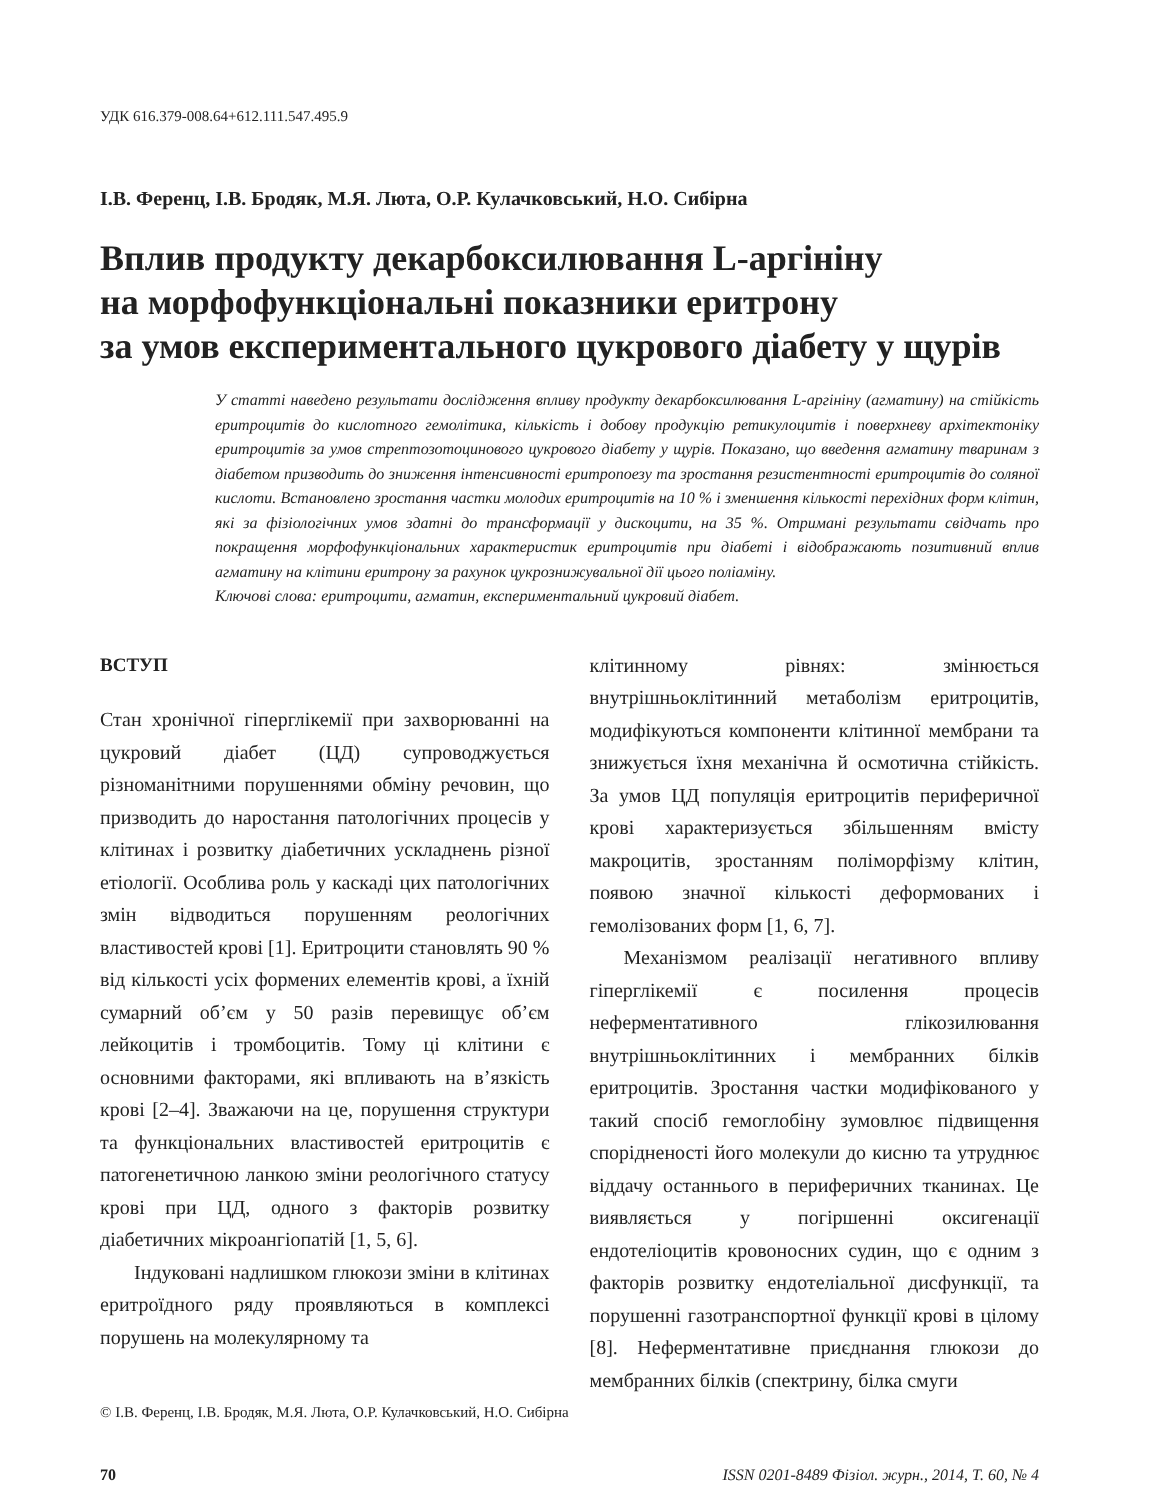УДК 616.379-008.64+612.111.547.495.9
І.В. Ференц, І.В. Бродяк, М.Я. Люта, О.Р. Кулачковський, Н.О. Сибірна
Вплив продукту декарбоксилювання L-аргініну
на морфофункціональні показники еритрону
за умов експериментального цукрового діабету у щурів
У статті наведено результати дослідження впливу продукту декарбоксилювання L-аргініну (агматину) на стійкість еритроцитів до кислотного гемолітика, кількість і добову продукцію ретикулоцитів і поверхневу архітектоніку еритроцитів за умов стрептозотоцинового цукрового діабету у щурів. Показано, що введення агматину тваринам з діабетом призводить до зниження інтенсивності еритропоезу та зростання резистентності еритроцитів до соляної кислоти. Встановлено зростання частки молодих еритроцитів на 10 % і зменшення кількості перехідних форм клітин, які за фізіологічних умов здатні до трансформації у дискоцити, на 35 %. Отримані результати свідчать про покращення морфофункціональних характеристик еритроцитів при діабеті і відображають позитивний вплив агматину на клітини еритрону за рахунок цукрознижувальної дії цього поліаміну.
Ключові слова: еритроцити, агматин, експериментальний цукровий діабет.
ВСТУП
Стан хронічної гіперглікемії при захворюванні на цукровий діабет (ЦД) супроводжується різноманітними порушеннями обміну речовин, що призводить до наростання патологічних процесів у клітинах і розвитку діабетичних ускладнень різної етіології. Особлива роль у каскаді цих патологічних змін відводиться порушенням реологічних властивостей крові [1]. Еритроцити становлять 90 % від кількості усіх формених елементів крові, а їхній сумарний об’єм у 50 разів перевищує об’єм лейкоцитів і тромбоцитів. Тому ці клітини є основними факторами, які впливають на в’язкість крові [2–4]. Зважаючи на це, порушення структури та функціональних властивостей еритроцитів є патогенетичною ланкою зміни реологічного статусу крові при ЦД, одного з факторів розвитку діабетичних мікроангіопатій [1, 5, 6].
Індуковані надлишком глюкози зміни в клітинах еритроїдного ряду проявляються в комплексі порушень на молекулярному та
клітинному рівнях: змінюється внутрішньоклітинний метаболізм еритроцитів, модифікуються компоненти клітинної мембрани та знижується їхня механічна й осмотична стійкість. За умов ЦД популяція еритроцитів периферичної крові характеризується збільшенням вмісту макроцитів, зростанням поліморфізму клітин, появою значної кількості деформованих і гемолізованих форм [1, 6, 7].
Механізмом реалізації негативного впливу гіперглікемії є посилення процесів неферментативного глікозилювання внутрішньоклітинних і мембранних білків еритроцитів. Зростання частки модифікованого у такий спосіб гемоглобіну зумовлює підвищення спорідненості його молекули до кисню та утруднює віддачу останнього в периферичних тканинах. Це виявляється у погіршенні оксигенації ендотеліоцитів кровоносних судин, що є одним з факторів розвитку ендотеліальної дисфункції, та порушенні газотранспортної функції крові в цілому [8]. Неферментативне приєднання глюкози до мембранних білків (спектрину, білка смуги
© І.В. Ференц, І.В. Бродяк, М.Я. Люта, О.Р. Кулачковський, Н.О. Сибірна
70 ISSN 0201-8489 Фізіол. журн., 2014, Т. 60, № 4